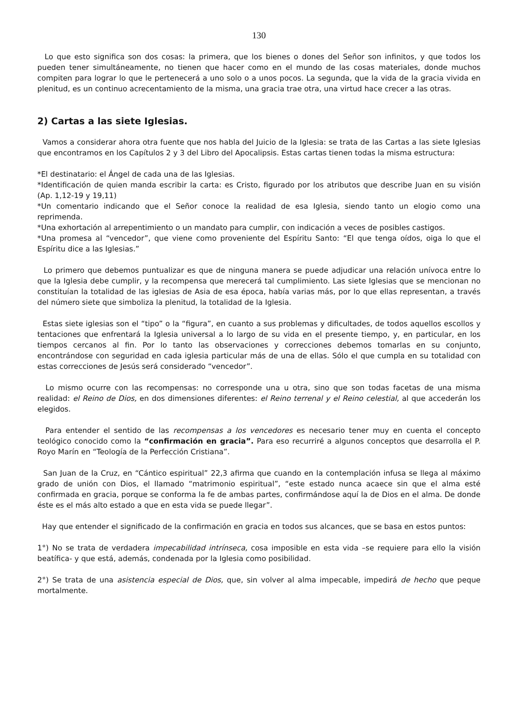130
Lo que esto significa son dos cosas: la primera, que los bienes o dones del Señor son infinitos, y que todos los pueden tener simultáneamente, no tienen que hacer como en el mundo de las cosas materiales, donde muchos compiten para lograr lo que le pertenecerá a uno solo o a unos pocos. La segunda, que la vida de la gracia vivida en plenitud, es un continuo acrecentamiento de la misma, una gracia trae otra, una virtud hace crecer a las otras.
2) Cartas a las siete Iglesias.
Vamos a considerar ahora otra fuente que nos habla del Juicio de la Iglesia: se trata de las Cartas a las siete Iglesias que encontramos en los Capítulos 2 y 3 del Libro del Apocalipsis. Estas cartas tienen todas la misma estructura:
*El destinatario: el Ángel de cada una de las Iglesias.
*Identificación de quien manda escribir la carta: es Cristo, figurado por los atributos que describe Juan en su visión (Ap. 1,12-19 y 19,11)
*Un comentario indicando que el Señor conoce la realidad de esa Iglesia, siendo tanto un elogio como una reprimenda.
*Una exhortación al arrepentimiento o un mandato para cumplir, con indicación a veces de posibles castigos.
*Una promesa al “vencedor”, que viene como proveniente del Espíritu Santo: “El que tenga oídos, oiga lo que el Espíritu dice a las Iglesias.”
Lo primero que debemos puntualizar es que de ninguna manera se puede adjudicar una relación unívoca entre lo que la Iglesia debe cumplir, y la recompensa que merecerá tal cumplimiento. Las siete Iglesias que se mencionan no constituían la totalidad de las iglesias de Asia de esa época, había varias más, por lo que ellas representan, a través del número siete que simboliza la plenitud, la totalidad de la Iglesia.
Estas siete iglesias son el “tipo” o la “figura”, en cuanto a sus problemas y dificultades, de todos aquellos escollos y tentaciones que enfrentará la Iglesia universal a lo largo de su vida en el presente tiempo, y, en particular, en los tiempos cercanos al fin. Por lo tanto las observaciones y correcciones debemos tomarlas en su conjunto, encontrándose con seguridad en cada iglesia particular más de una de ellas. Sólo el que cumpla en su totalidad con estas correcciones de Jesús será considerado “vencedor”.
Lo mismo ocurre con las recompensas: no corresponde una u otra, sino que son todas facetas de una misma realidad: el Reino de Dios, en dos dimensiones diferentes: el Reino terrenal y el Reino celestial, al que accederán los elegidos.
Para entender el sentido de las recompensas a los vencedores es necesario tener muy en cuenta el concepto teológico conocido como la “confirmación en gracia”. Para eso recurriré a algunos conceptos que desarrolla el P. Royo Marín en “Teología de la Perfección Cristiana”.
San Juan de la Cruz, en “Cántico espiritual” 22,3 afirma que cuando en la contemplación infusa se llega al máximo grado de unión con Dios, el llamado “matrimonio espiritual”, “este estado nunca acaece sin que el alma esté confirmada en gracia, porque se conforma la fe de ambas partes, confirmándose aquí la de Dios en el alma. De donde éste es el más alto estado a que en esta vida se puede llegar”.
Hay que entender el significado de la confirmación en gracia en todos sus alcances, que se basa en estos puntos:
1°) No se trata de verdadera impecabilidad intrínseca, cosa imposible en esta vida –se requiere para ello la visión beatífica- y que está, además, condenada por la Iglesia como posibilidad.
2°) Se trata de una asistencia especial de Dios, que, sin volver al alma impecable, impedirá de hecho que peque mortalmente.